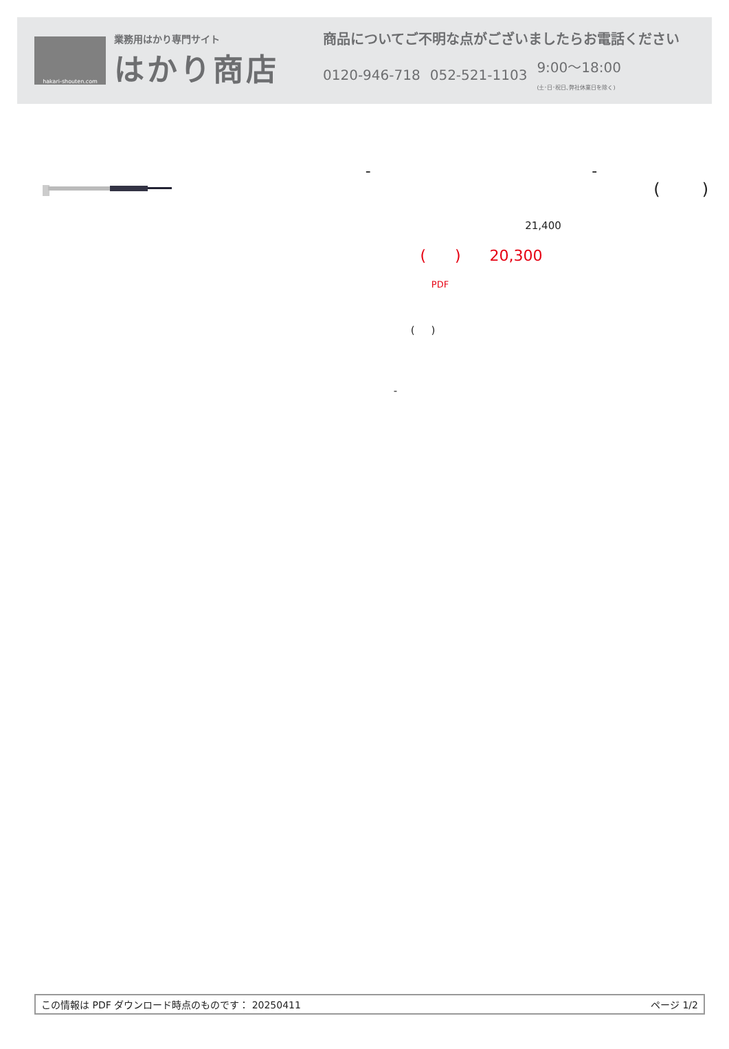hakari-shouten.com
業務用はかり専門サイト
はかり商店
商品についてご不明な点がございましたらお電話ください
0120-946-718 052-521-1103 9:00〜18:00
(土･日･祝日､弊社休業日を除く)
- -
( )
21,400
( ) 20,300
PDF
( )
-
この情報は PDF ダウンロード時点のものです： 20250411 ページ 1/2